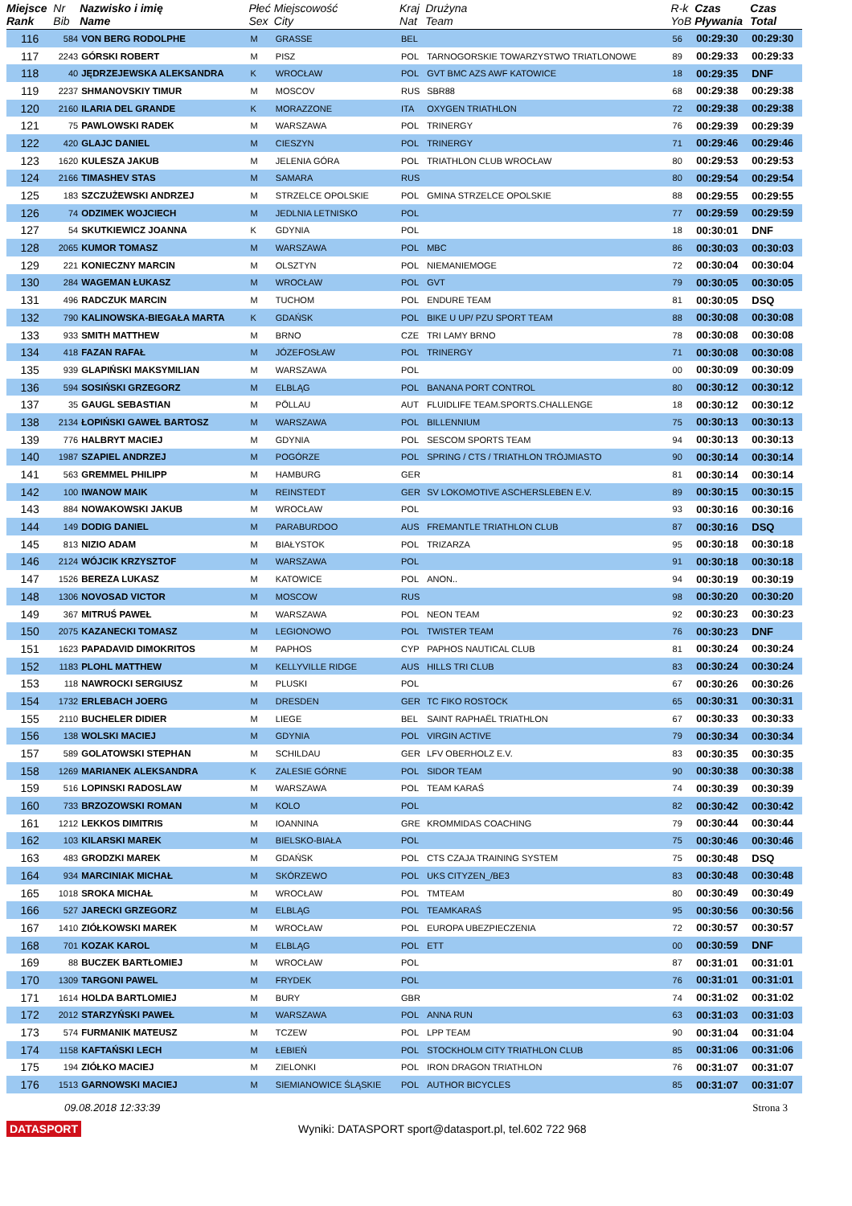| Miejsce Rank | Nr Bib | Nazwisko i imię Name | Płeć Sex | Miejscowość City | Kraj Nat | Drużyna Team | R-k YoB | Czas Pływania | Czas Total |
| --- | --- | --- | --- | --- | --- | --- | --- | --- | --- |
| 116 | 584 | VON BERG RODOLPHE | M | GRASSE | BEL | | 56 | 00:29:30 | 00:29:30 |
| 117 | 2243 | GÓRSKI ROBERT | M | PISZ | POL | TARNOGORSKIE TOWARZYSTWO TRIATLONOWE | 89 | 00:29:33 | 00:29:33 |
| 118 | 40 | JĘDRZEJEWSKA ALEKSANDRA | K | WROCŁAW | POL | GVT BMC AZS AWF KATOWICE | 18 | 00:29:35 | DNF |
| 119 | 2237 | SHMANOVSKIY TIMUR | M | MOSCOV | RUS | SBR88 | 68 | 00:29:38 | 00:29:38 |
| 120 | 2160 | ILARIA DEL GRANDE | K | MORAZZONE | ITA | OXYGEN TRIATHLON | 72 | 00:29:38 | 00:29:38 |
| 121 | 75 | PAWLOWSKI RADEK | M | WARSZAWA | POL | TRINERGY | 76 | 00:29:39 | 00:29:39 |
| 122 | 420 | GLAJC DANIEL | M | CIESZYN | POL | TRINERGY | 71 | 00:29:46 | 00:29:46 |
| 123 | 1620 | KULESZA JAKUB | M | JELENIA GÓRA | POL | TRIATHLON CLUB WROCŁAW | 80 | 00:29:53 | 00:29:53 |
| 124 | 2166 | TIMASHEV STAS | M | SAMARA | RUS | | 80 | 00:29:54 | 00:29:54 |
| 125 | 183 | SZCZUŻEWSKI ANDRZEJ | M | STRZELCE OPOLSKIE | POL | GMINA STRZELCE OPOLSKIE | 88 | 00:29:55 | 00:29:55 |
| 126 | 74 | ODZIMEK WOJCIECH | M | JEDLNIA LETNISKO | POL | | 77 | 00:29:59 | 00:29:59 |
| 127 | 54 | SKUTKIEWICZ JOANNA | K | GDYNIA | POL | | 18 | 00:30:01 | DNF |
| 128 | 2065 | KUMOR TOMASZ | M | WARSZAWA | POL | MBC | 86 | 00:30:03 | 00:30:03 |
| 129 | 221 | KONIECZNY MARCIN | M | OLSZTYN | POL | NIEMANIEMOGE | 72 | 00:30:04 | 00:30:04 |
| 130 | 284 | WAGEMAN ŁUKASZ | M | WROCŁAW | POL | GVT | 79 | 00:30:05 | 00:30:05 |
| 131 | 496 | RADCZUK MARCIN | M | TUCHOM | POL | ENDURE TEAM | 81 | 00:30:05 | DSQ |
| 132 | 790 | KALINOWSKA-BIEGAŁA MARTA | K | GDAŃSK | POL | BIKE U UP/ PZU SPORT TEAM | 88 | 00:30:08 | 00:30:08 |
| 133 | 933 | SMITH MATTHEW | M | BRNO | CZE | TRI LAMY BRNO | 78 | 00:30:08 | 00:30:08 |
| 134 | 418 | FAZAN RAFAŁ | M | JÓZEFOSŁAW | POL | TRINERGY | 71 | 00:30:08 | 00:30:08 |
| 135 | 939 | GLAPIŃSKI MAKSYMILIAN | M | WARSZAWA | POL | | 00 | 00:30:09 | 00:30:09 |
| 136 | 594 | SOSIŃSKI GRZEGORZ | M | ELBLĄG | POL | BANANA PORT CONTROL | 80 | 00:30:12 | 00:30:12 |
| 137 | 35 | GAUGL SEBASTIAN | M | PÖLLAU | AUT | FLUIDLIFE TEAM.SPORTS.CHALLENGE | 18 | 00:30:12 | 00:30:12 |
| 138 | 2134 | ŁOPIŃSKI GAWEŁ BARTOSZ | M | WARSZAWA | POL | BILLENNIUM | 75 | 00:30:13 | 00:30:13 |
| 139 | 776 | HALBRYT MACIEJ | M | GDYNIA | POL | SESCOM SPORTS TEAM | 94 | 00:30:13 | 00:30:13 |
| 140 | 1987 | SZAPIEL ANDRZEJ | M | POGÓRZE | POL | SPRING / CTS / TRIATHLON TRÓJMIASTO | 90 | 00:30:14 | 00:30:14 |
| 141 | 563 | GREMMEL PHILIPP | M | HAMBURG | GER | | 81 | 00:30:14 | 00:30:14 |
| 142 | 100 | IWANOW MAIK | M | REINSTEDT | GER | SV LOKOMOTIVE ASCHERSLEBEN E.V. | 89 | 00:30:15 | 00:30:15 |
| 143 | 884 | NOWAKOWSKI JAKUB | M | WROCŁAW | POL | | 93 | 00:30:16 | 00:30:16 |
| 144 | 149 | DODIG DANIEL | M | PARABURDOO | AUS | FREMANTLE TRIATHLON CLUB | 87 | 00:30:16 | DSQ |
| 145 | 813 | NIZIO ADAM | M | BIAŁYSTOK | POL | TRIZARZA | 95 | 00:30:18 | 00:30:18 |
| 146 | 2124 | WÓJCIK KRZYSZTOF | M | WARSZAWA | POL | | 91 | 00:30:18 | 00:30:18 |
| 147 | 1526 | BEREZA LUKASZ | M | KATOWICE | POL | ANON.. | 94 | 00:30:19 | 00:30:19 |
| 148 | 1306 | NOVOSAD VICTOR | M | MOSCOW | RUS | | 98 | 00:30:20 | 00:30:20 |
| 149 | 367 | MITRUŚ PAWEŁ | M | WARSZAWA | POL | NEON TEAM | 92 | 00:30:23 | 00:30:23 |
| 150 | 2075 | KAZANECKI TOMASZ | M | LEGIONOWO | POL | TWISTER TEAM | 76 | 00:30:23 | DNF |
| 151 | 1623 | PAPADAVID DIMOKRITOS | M | PAPHOS | CYP | PAPHOS NAUTICAL CLUB | 81 | 00:30:24 | 00:30:24 |
| 152 | 1183 | PLOHL MATTHEW | M | KELLYVILLE RIDGE | AUS | HILLS TRI CLUB | 83 | 00:30:24 | 00:30:24 |
| 153 | 118 | NAWROCKI SERGIUSZ | M | PLUSKI | POL | | 67 | 00:30:26 | 00:30:26 |
| 154 | 1732 | ERLEBACH JOERG | M | DRESDEN | GER | TC FIKO ROSTOCK | 65 | 00:30:31 | 00:30:31 |
| 155 | 2110 | BUCHELER DIDIER | M | LIEGE | BEL | SAINT RAPHAËL TRIATHLON | 67 | 00:30:33 | 00:30:33 |
| 156 | 138 | WOLSKI MACIEJ | M | GDYNIA | POL | VIRGIN ACTIVE | 79 | 00:30:34 | 00:30:34 |
| 157 | 589 | GOLATOWSKI STEPHAN | M | SCHILDAU | GER | LFV OBERHOLZ E.V. | 83 | 00:30:35 | 00:30:35 |
| 158 | 1269 | MARIANEK ALEKSANDRA | K | ZALESIE GÓRNE | POL | SIDOR TEAM | 90 | 00:30:38 | 00:30:38 |
| 159 | 516 | LOPINSKI RADOSLAW | M | WARSZAWA | POL | TEAM KARAŚ | 74 | 00:30:39 | 00:30:39 |
| 160 | 733 | BRZOZOWSKI ROMAN | M | KOLO | POL | | 82 | 00:30:42 | 00:30:42 |
| 161 | 1212 | LEKKOS DIMITRIS | M | IOANNINA | GRE | KROMMIDAS COACHING | 79 | 00:30:44 | 00:30:44 |
| 162 | 103 | KILARSKI MAREK | M | BIELSKO-BIAŁA | POL | | 75 | 00:30:46 | 00:30:46 |
| 163 | 483 | GRODZKI MAREK | M | GDAŃSK | POL | CTS CZAJA TRAINING SYSTEM | 75 | 00:30:48 | DSQ |
| 164 | 934 | MARCINIAK MICHAŁ | M | SKÓRZEWO | POL | UKS CITYZEN_/BE3 | 83 | 00:30:48 | 00:30:48 |
| 165 | 1018 | SROKA MICHAŁ | M | WROCŁAW | POL | TMTEAM | 80 | 00:30:49 | 00:30:49 |
| 166 | 527 | JARECKI GRZEGORZ | M | ELBLĄG | POL | TEAMKARAŚ | 95 | 00:30:56 | 00:30:56 |
| 167 | 1410 | ZIÓŁKOWSKI MAREK | M | WROCŁAW | POL | EUROPA UBEZPIECZENIA | 72 | 00:30:57 | 00:30:57 |
| 168 | 701 | KOZAK KAROL | M | ELBLĄG | POL | ETT | 00 | 00:30:59 | DNF |
| 169 | 88 | BUCZEK BARTŁOMIEJ | M | WROCŁAW | POL | | 87 | 00:31:01 | 00:31:01 |
| 170 | 1309 | TARGONI PAWEL | M | FRYDEK | POL | | 76 | 00:31:01 | 00:31:01 |
| 171 | 1614 | HOLDA BARTLOMIEJ | M | BURY | GBR | | 74 | 00:31:02 | 00:31:02 |
| 172 | 2012 | STARZYŃSKI PAWEŁ | M | WARSZAWA | POL | ANNA RUN | 63 | 00:31:03 | 00:31:03 |
| 173 | 574 | FURMANIK MATEUSZ | M | TCZEW | POL | LPP TEAM | 90 | 00:31:04 | 00:31:04 |
| 174 | 1158 | KAFTAŃSKI LECH | M | ŁEBIEŃ | POL | STOCKHOLM CITY TRIATHLON CLUB | 85 | 00:31:06 | 00:31:06 |
| 175 | 194 | ZIÓŁKO MACIEJ | M | ZIELONKI | POL | IRON DRAGON TRIATHLON | 76 | 00:31:07 | 00:31:07 |
| 176 | 1513 | GARNOWSKI MACIEJ | M | SIEMIANOWICE ŚLĄSKIE | POL | AUTHOR BICYCLES | 85 | 00:31:07 | 00:31:07 |
09.08.2018 12:33:39 Strona 3
DATASPORT Wyniki: DATASPORT sport@datasport.pl, tel.602 722 968